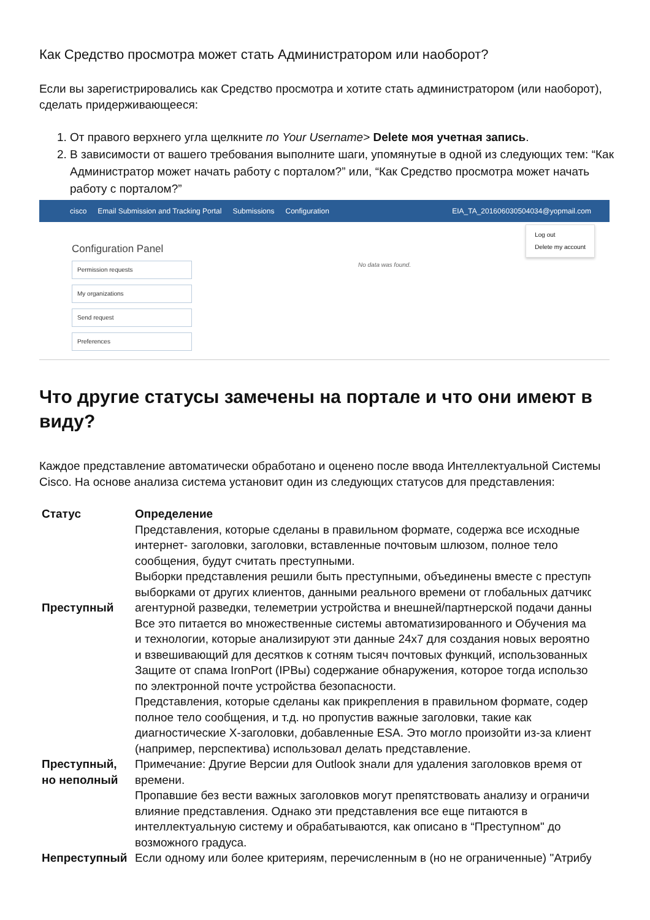Как Средство просмотра может стать Администратором или наоборот?
Если вы зарегистрировались как Средство просмотра и хотите стать администратором (или наоборот), сделать придерживающееся:
1. От правого верхнего угла щелкните по Your Username> Delete моя учетная запись.
2. В зависимости от вашего требования выполните шаги, упомянутые в одной из следующих тем: “Как Администратор может начать работу с порталом?” или, “Как Средство просмотра может начать работу с порталом?”
cisco Email Submission and Tracking Portal Submissions Configuration EIA_TA_20160603050403​4@yopmail.com
Log out
Delete my account
Configuration Panel
Permission requests
My organizations
Send request
Preferences
No data was found.
Что другие статусы замечены на портале и что они имеют в виду?
Каждое представление автоматически обработано и оценено после ввода Интеллектуальной Системы Cisco. На основе анализа система установит один из следующих статусов для представления:
| Статус | Определение |
| --- | --- |
| Преступный | Представления, которые сделаны в правильном формате, содержа все исходные интернет- заголовки, заголовки, вставленные почтовым шлюзом, полное тело сообщения, будут считать преступными. Выборки представления решили быть преступными, объединены вместе с преступн выборками от других клиентов, данными реального времени от глобальных датчико агентурной разведки, телеметрии устройства и внешней/партнерской подачи данны Все это питается во множественные системы автоматизированного и Обучения ма и технологии, которые анализируют эти данные 24x7 для создания новых вероятно и взвешивающий для десятков к сотням тысяч почтовых функций, использованных Защите от спама IronPort (IPBы) содержание обнаружения, которое тогда использо по электронной почте устройства безопасности. |
| Преступный, но неполный | Представления, которые сделаны как прикрепления в правильном формате, содер полное тело сообщения, и т.д. но пропустив важные заголовки, такие как диагностические X-заголовки, добавленные ESA. Это могло произойти из-за клиент (например, перспектива) использовал делать представление. Примечание: Другие Версии для Outlook знали для удаления заголовков время от времени. Пропавшие без вести важных заголовков могут препятствовать анализу и ограничи влияние представления. Однако эти представления все еще питаются в интеллектуальную систему и обрабатываются, как описано в “Преступном" до возможного градуса. |
| Непреступный | Если одному или более критериям, перечисленным в (но не ограниченные) "Атрибу |